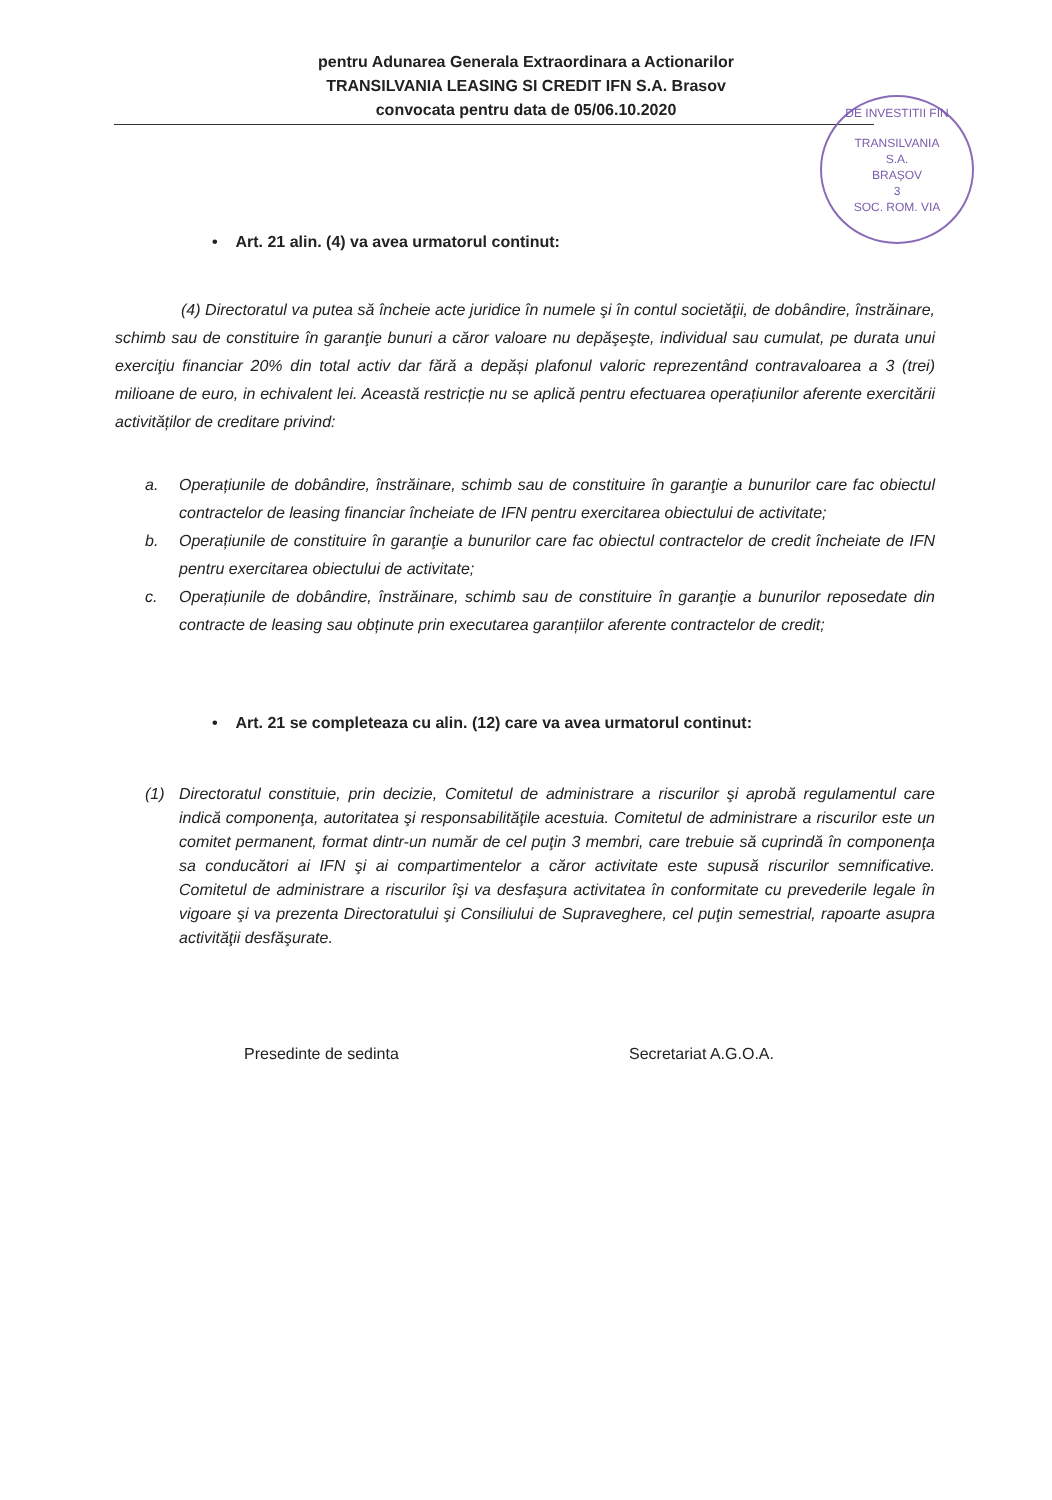pentru Adunarea Generala Extraordinara a Actionarilor
TRANSILVANIA LEASING SI CREDIT IFN S.A. Brasov
convocata pentru data de 05/06.10.2020
DE INVESTITII FIN
TRANSILVANIA
S.A.
BRAȘOV
3
SOC. ROM. VIA
• Art. 21 alin. (4) va avea urmatorul continut:
(4) Directoratul va putea să încheie acte juridice în numele şi în contul societăţii, de dobândire, înstrăinare, schimb sau de constituire în garanţie bunuri a căror valoare nu depăşeşte, individual sau cumulat, pe durata unui exerciţiu financiar 20% din total activ dar fără a depăși plafonul valoric reprezentând contravaloarea a 3 (trei) milioane de euro, in echivalent lei. Această restricție nu se aplică pentru efectuarea operațiunilor aferente exercitării activităților de creditare privind:
a. Operațiunile de dobândire, înstrăinare, schimb sau de constituire în garanţie a bunurilor care fac obiectul contractelor de leasing financiar încheiate de IFN pentru exercitarea obiectului de activitate;
b. Operațiunile de constituire în garanţie a bunurilor care fac obiectul contractelor de credit încheiate de IFN pentru exercitarea obiectului de activitate;
c. Operațiunile de dobândire, înstrăinare, schimb sau de constituire în garanţie a bunurilor reposedate din contracte de leasing sau obținute prin executarea garanțiilor aferente contractelor de credit;
• Art. 21 se completeaza cu alin. (12) care va avea urmatorul continut:
(1) Directoratul constituie, prin decizie, Comitetul de administrare a riscurilor şi aprobă regulamentul care indică componenţa, autoritatea şi responsabilităţile acestuia. Comitetul de administrare a riscurilor este un comitet permanent, format dintr-un număr de cel puţin 3 membri, care trebuie să cuprindă în componenţa sa conducători ai IFN şi ai compartimentelor a căror activitate este supusă riscurilor semnificative. Comitetul de administrare a riscurilor îşi va desfaşura activitatea în conformitate cu prevederile legale în vigoare şi va prezenta Directoratului şi Consiliului de Supraveghere, cel puţin semestrial, rapoarte asupra activităţii desfăşurate.
Presedinte de sedinta Secretariat A.G.O.A.